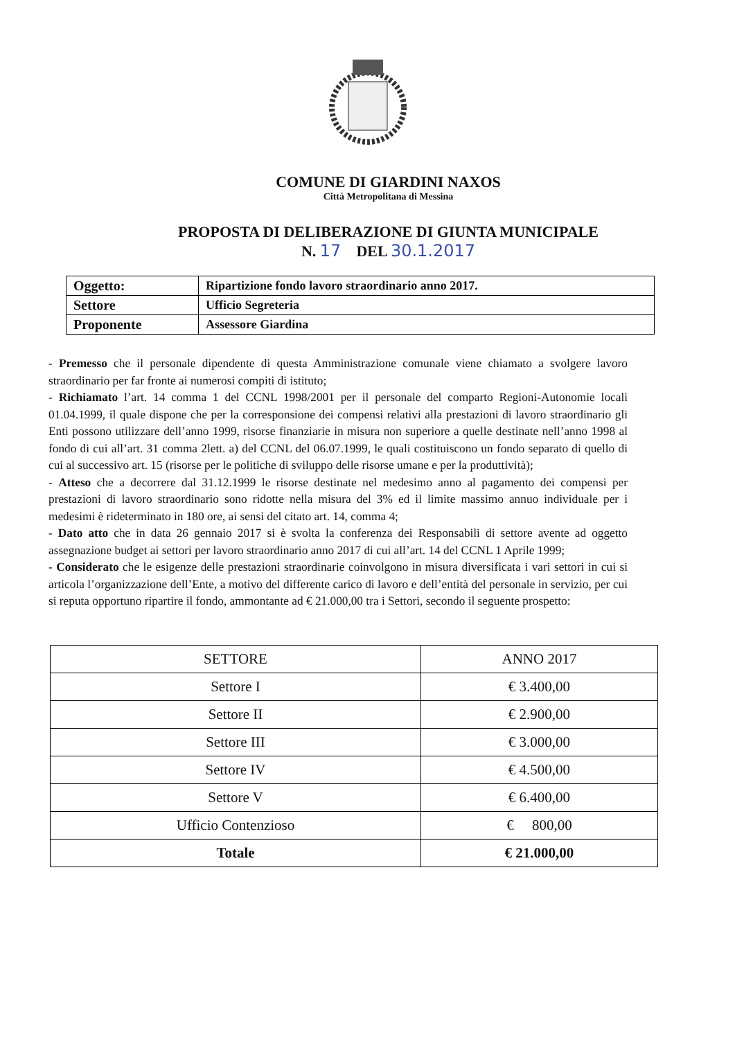COMUNE DI GIARDINI NAXOS
Città Metropolitana di Messina
PROPOSTA DI DELIBERAZIONE DI GIUNTA MUNICIPALE
N. 17 DEL 30.1.2017
| Oggetto: | Ripartizione fondo lavoro straordinario anno 2017. |
| Settore | Ufficio Segreteria |
| Proponente | Assessore Giardina |
- Premesso che il personale dipendente di questa Amministrazione comunale viene chiamato a svolgere lavoro straordinario per far fronte ai numerosi compiti di istituto;
- Richiamato l’art. 14 comma 1 del CCNL 1998/2001 per il personale del comparto Regioni-Autonomie locali 01.04.1999, il quale dispone che per la corresponsione dei compensi relativi alla prestazioni di lavoro straordinario gli Enti possono utilizzare dell’anno 1999, risorse finanziarie in misura non superiore a quelle destinate nell’anno 1998 al fondo di cui all’art. 31 comma 2lett. a) del CCNL del 06.07.1999, le quali costituiscono un fondo separato di quello di cui al successivo art. 15 (risorse per le politiche di sviluppo delle risorse umane e per la produttività);
- Atteso che a decorrere dal 31.12.1999 le risorse destinate nel medesimo anno al pagamento dei compensi per prestazioni di lavoro straordinario sono ridotte nella misura del 3% ed il limite massimo annuo individuale per i medesimi è rideterminato in 180 ore, ai sensi del citato art. 14, comma 4;
- Dato atto che in data 26 gennaio 2017 si è svolta la conferenza dei Responsabili di settore avente ad oggetto assegnazione budget ai settori per lavoro straordinario anno 2017 di cui all’art. 14 del CCNL 1 Aprile 1999;
- Considerato che le esigenze delle prestazioni straordinarie coinvolgono in misura diversificata i vari settori in cui si articola l’organizzazione dell’Ente, a motivo del differente carico di lavoro e dell’entità del personale in servizio, per cui si reputa opportuno ripartire il fondo, ammontante ad € 21.000,00 tra i Settori, secondo il seguente prospetto:
| SETTORE | ANNO 2017 |
| --- | --- |
| Settore I | € 3.400,00 |
| Settore II | € 2.900,00 |
| Settore III | € 3.000,00 |
| Settore IV | € 4.500,00 |
| Settore V | € 6.400,00 |
| Ufficio Contenzioso | € 800,00 |
| Totale | € 21.000,00 |